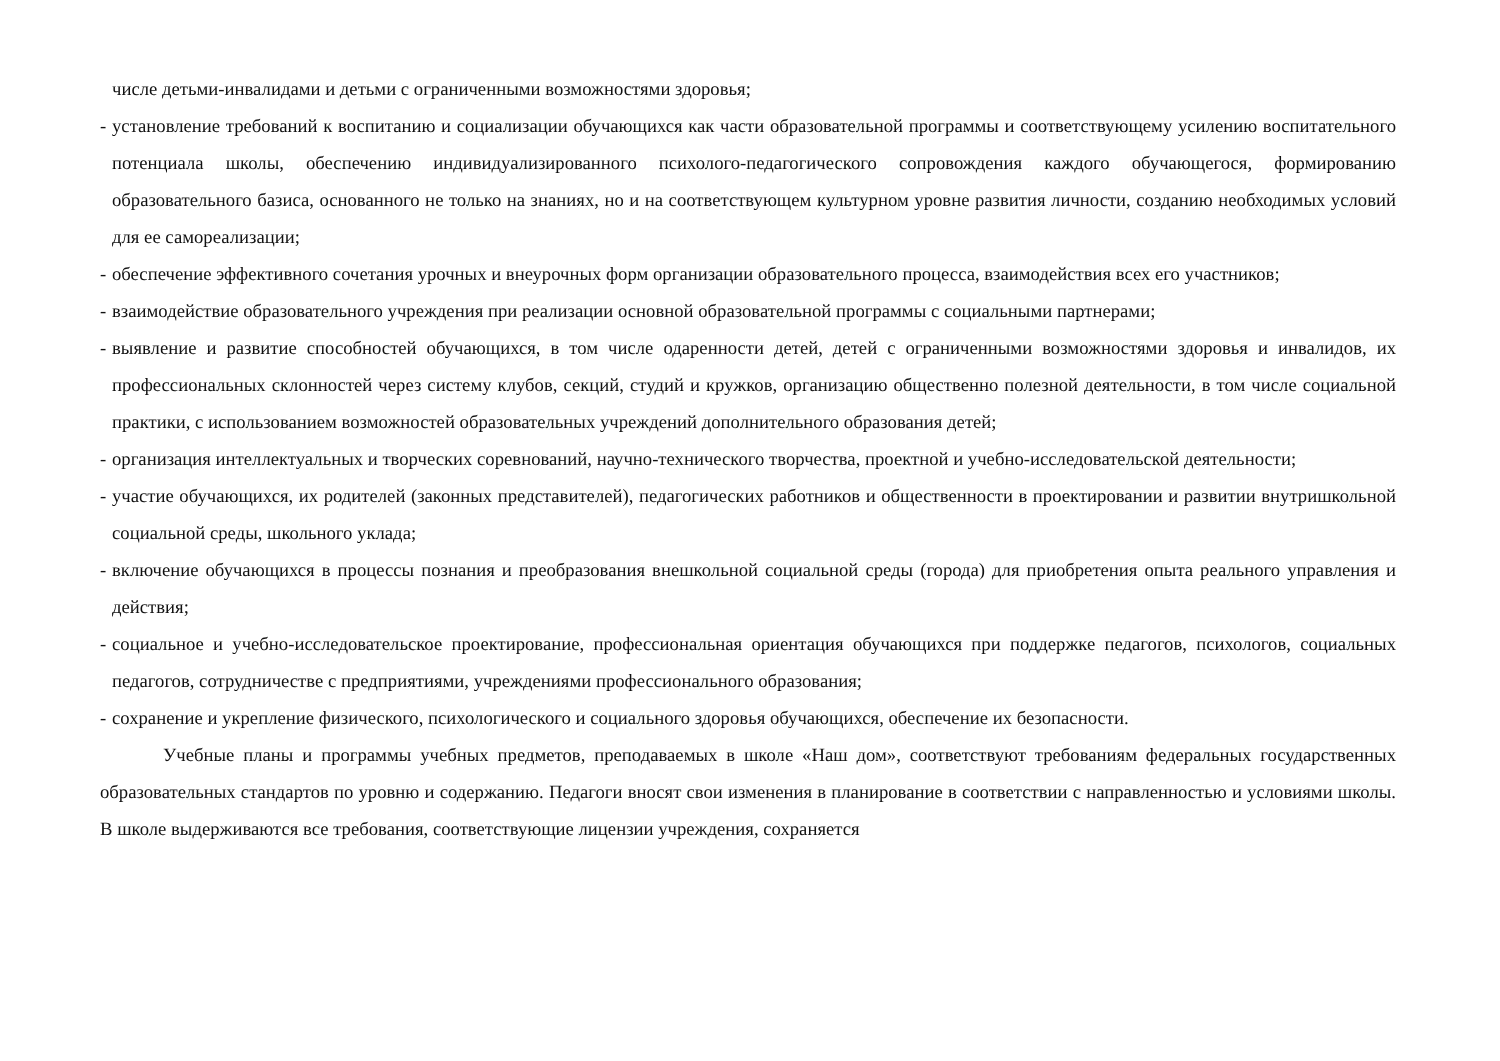числе детьми-инвалидами и детьми с ограниченными возможностями здоровья;
- установление требований к воспитанию и социализации обучающихся как части образовательной программы и соответствующему усилению воспитательного потенциала школы, обеспечению индивидуализированного психолого-педагогического сопровождения каждого обучающегося, формированию образовательного базиса, основанного не только на знаниях, но и на соответствующем культурном уровне развития личности, созданию необходимых условий для ее самореализации;
- обеспечение эффективного сочетания урочных и внеурочных форм организации образовательного процесса, взаимодействия всех его участников;
- взаимодействие образовательного учреждения при реализации основной образовательной программы с социальными партнерами;
- выявление и развитие способностей обучающихся, в том числе одаренности детей, детей с ограниченными возможностями здоровья и инвалидов, их профессиональных склонностей через систему клубов, секций, студий и кружков, организацию общественно полезной деятельности, в том числе социальной практики, с использованием возможностей образовательных учреждений дополнительного образования детей;
- организация интеллектуальных и творческих соревнований, научно-технического творчества, проектной и учебно-исследовательской деятельности;
- участие обучающихся, их родителей (законных представителей), педагогических работников и общественности в проектировании и развитии внутришкольной социальной среды, школьного уклада;
- включение обучающихся в процессы познания и преобразования внешкольной социальной среды (города) для приобретения опыта реального управления и действия;
- социальное и учебно-исследовательское проектирование, профессиональная ориентация обучающихся при поддержке педагогов, психологов, социальных педагогов, сотрудничестве с предприятиями, учреждениями профессионального образования;
- сохранение и укрепление физического, психологического и социального здоровья обучающихся, обеспечение их безопасности.
Учебные планы и программы учебных предметов, преподаваемых в школе «Наш дом», соответствуют требованиям федеральных государственных образовательных стандартов по уровню и содержанию. Педагоги вносят свои изменения в планирование в соответствии с направленностью и условиями школы. В школе выдерживаются все требования, соответствующие лицензии учреждения, сохраняется